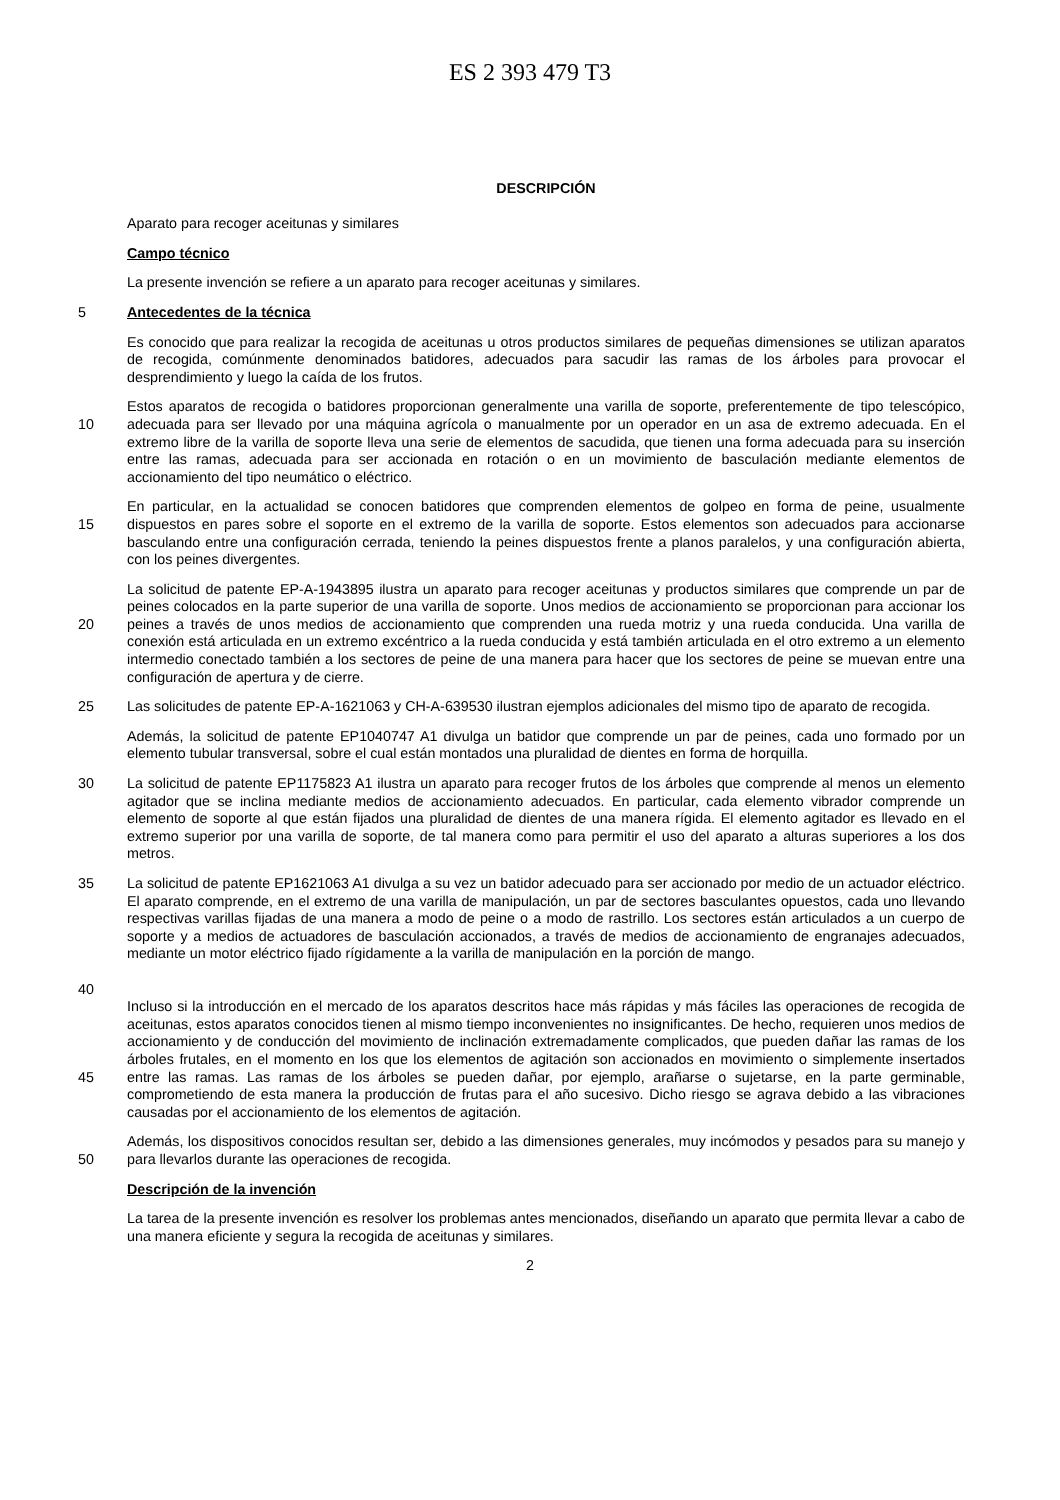ES 2 393 479 T3
DESCRIPCIÓN
Aparato para recoger aceitunas y similares
Campo técnico
La presente invención se refiere a un aparato para recoger aceitunas y similares.
5
Antecedentes de la técnica
Es conocido que para realizar la recogida de aceitunas u otros productos similares de pequeñas dimensiones se utilizan aparatos de recogida, comúnmente denominados batidores, adecuados para sacudir las ramas de los árboles para provocar el desprendimiento y luego la caída de los frutos.
10
Estos aparatos de recogida o batidores proporcionan generalmente una varilla de soporte, preferentemente de tipo telescópico, adecuada para ser llevado por una máquina agrícola o manualmente por un operador en un asa de extremo adecuada. En el extremo libre de la varilla de soporte lleva una serie de elementos de sacudida, que tienen una forma adecuada para su inserción entre las ramas, adecuada para ser accionada en rotación o en un movimiento de basculación mediante elementos de accionamiento del tipo neumático o eléctrico.
15
En particular, en la actualidad se conocen batidores que comprenden elementos de golpeo en forma de peine, usualmente dispuestos en pares sobre el soporte en el extremo de la varilla de soporte. Estos elementos son adecuados para accionarse basculando entre una configuración cerrada, teniendo la peines dispuestos frente a planos paralelos, y una configuración abierta, con los peines divergentes.
20
La solicitud de patente EP-A-1943895 ilustra un aparato para recoger aceitunas y productos similares que comprende un par de peines colocados en la parte superior de una varilla de soporte. Unos medios de accionamiento se proporcionan para accionar los peines a través de unos medios de accionamiento que comprenden una rueda motriz y una rueda conducida. Una varilla de conexión está articulada en un extremo excéntrico a la rueda conducida y está también articulada en el otro extremo a un elemento intermedio conectado también a los sectores de peine de una manera para hacer que los sectores de peine se muevan entre una configuración de apertura y de cierre.
25
Las solicitudes de patente EP-A-1621063 y CH-A-639530 ilustran ejemplos adicionales del mismo tipo de aparato de recogida.
Además, la solicitud de patente EP1040747 A1 divulga un batidor que comprende un par de peines, cada uno formado por un elemento tubular transversal, sobre el cual están montados una pluralidad de dientes en forma de horquilla.
30
La solicitud de patente EP1175823 A1 ilustra un aparato para recoger frutos de los árboles que comprende al menos un elemento agitador que se inclina mediante medios de accionamiento adecuados. En particular, cada elemento vibrador comprende un elemento de soporte al que están fijados una pluralidad de dientes de una manera rígida. El elemento agitador es llevado en el extremo superior por una varilla de soporte, de tal manera como para permitir el uso del aparato a alturas superiores a los dos metros.
35
40
La solicitud de patente EP1621063 A1 divulga a su vez un batidor adecuado para ser accionado por medio de un actuador eléctrico. El aparato comprende, en el extremo de una varilla de manipulación, un par de sectores basculantes opuestos, cada uno llevando respectivas varillas fijadas de una manera a modo de peine o a modo de rastrillo. Los sectores están articulados a un cuerpo de soporte y a medios de actuadores de basculación accionados, a través de medios de accionamiento de engranajes adecuados, mediante un motor eléctrico fijado rígidamente a la varilla de manipulación en la porción de mango.
45
Incluso si la introducción en el mercado de los aparatos descritos hace más rápidas y más fáciles las operaciones de recogida de aceitunas, estos aparatos conocidos tienen al mismo tiempo inconvenientes no insignificantes. De hecho, requieren unos medios de accionamiento y de conducción del movimiento de inclinación extremadamente complicados, que pueden dañar las ramas de los árboles frutales, en el momento en los que los elementos de agitación son accionados en movimiento o simplemente insertados entre las ramas. Las ramas de los árboles se pueden dañar, por ejemplo, arañarse o sujetarse, en la parte germinable, comprometiendo de esta manera la producción de frutas para el año sucesivo. Dicho riesgo se agrava debido a las vibraciones causadas por el accionamiento de los elementos de agitación.
50
Además, los dispositivos conocidos resultan ser, debido a las dimensiones generales, muy incómodos y pesados para su manejo y para llevarlos durante las operaciones de recogida.
Descripción de la invención
La tarea de la presente invención es resolver los problemas antes mencionados, diseñando un aparato que permita llevar a cabo de una manera eficiente y segura la recogida de aceitunas y similares.
2